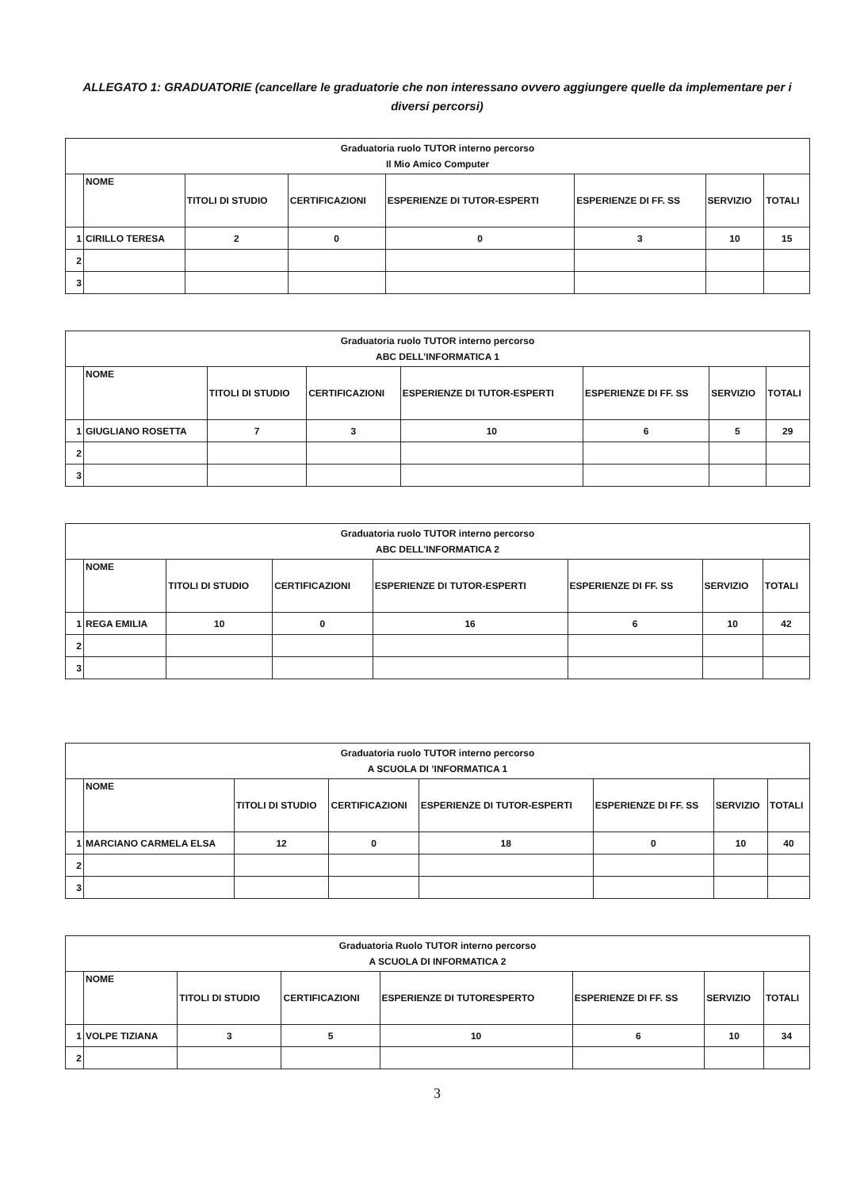ALLEGATO 1: GRADUATORIE (cancellare le graduatorie che non interessano ovvero aggiungere quelle da implementare per i diversi percorsi)
| Graduatoria ruolo TUTOR interno percorso Il Mio Amico Computer | | | | | | | |
| --- | --- | --- | --- | --- | --- | --- | --- |
| | NOME | TITOLI DI STUDIO | CERTIFICAZIONI | ESPERIENZE DI TUTOR-ESPERTI | ESPERIENZE DI FF. SS | SERVIZIO | TOTALI |
| 1 | CIRILLO TERESA | 2 | 0 | 0 | 3 | 10 | 15 |
| 2 | | | | | | | |
| 3 | | | | | | | |
| Graduatoria ruolo TUTOR interno percorso ABC DELL’INFORMATICA 1 | | | | | | | |
| --- | --- | --- | --- | --- | --- | --- | --- |
| | NOME | TITOLI DI STUDIO | CERTIFICAZIONI | ESPERIENZE DI TUTOR-ESPERTI | ESPERIENZE DI FF. SS | SERVIZIO | TOTALI |
| 1 | GIUGLIANO ROSETTA | 7 | 3 | 10 | 6 | 5 | 29 |
| 2 | | | | | | | |
| 3 | | | | | | | |
| Graduatoria ruolo TUTOR interno percorso ABC DELL’INFORMATICA 2 | | | | | | | |
| --- | --- | --- | --- | --- | --- | --- | --- |
| | NOME | TITOLI DI STUDIO | CERTIFICAZIONI | ESPERIENZE DI TUTOR-ESPERTI | ESPERIENZE DI FF. SS | SERVIZIO | TOTALI |
| 1 | REGA EMILIA | 10 | 0 | 16 | 6 | 10 | 42 |
| 2 | | | | | | | |
| 3 | | | | | | | |
| Graduatoria ruolo TUTOR interno percorso A SCUOLA DI ’INFORMATICA 1 | | | | | | | |
| --- | --- | --- | --- | --- | --- | --- | --- |
| | NOME | TITOLI DI STUDIO | CERTIFICAZIONI | ESPERIENZE DI TUTOR-ESPERTI | ESPERIENZE DI FF. SS | SERVIZIO | TOTALI |
| 1 | MARCIANO CARMELA ELSA | 12 | 0 | 18 | 0 | 10 | 40 |
| 2 | | | | | | | |
| 3 | | | | | | | |
| Graduatoria Ruolo TUTOR interno percorso A SCUOLA DI INFORMATICA 2 | | | | | | | |
| --- | --- | --- | --- | --- | --- | --- | --- |
| | NOME | TITOLI DI STUDIO | CERTIFICAZIONI | ESPERIENZE DI TUTORESPERTO | ESPERIENZE DI FF. SS | SERVIZIO | TOTALI |
| 1 | VOLPE TIZIANA | 3 | 5 | 10 | 6 | 10 | 34 |
| 2 | | | | | | | |
3